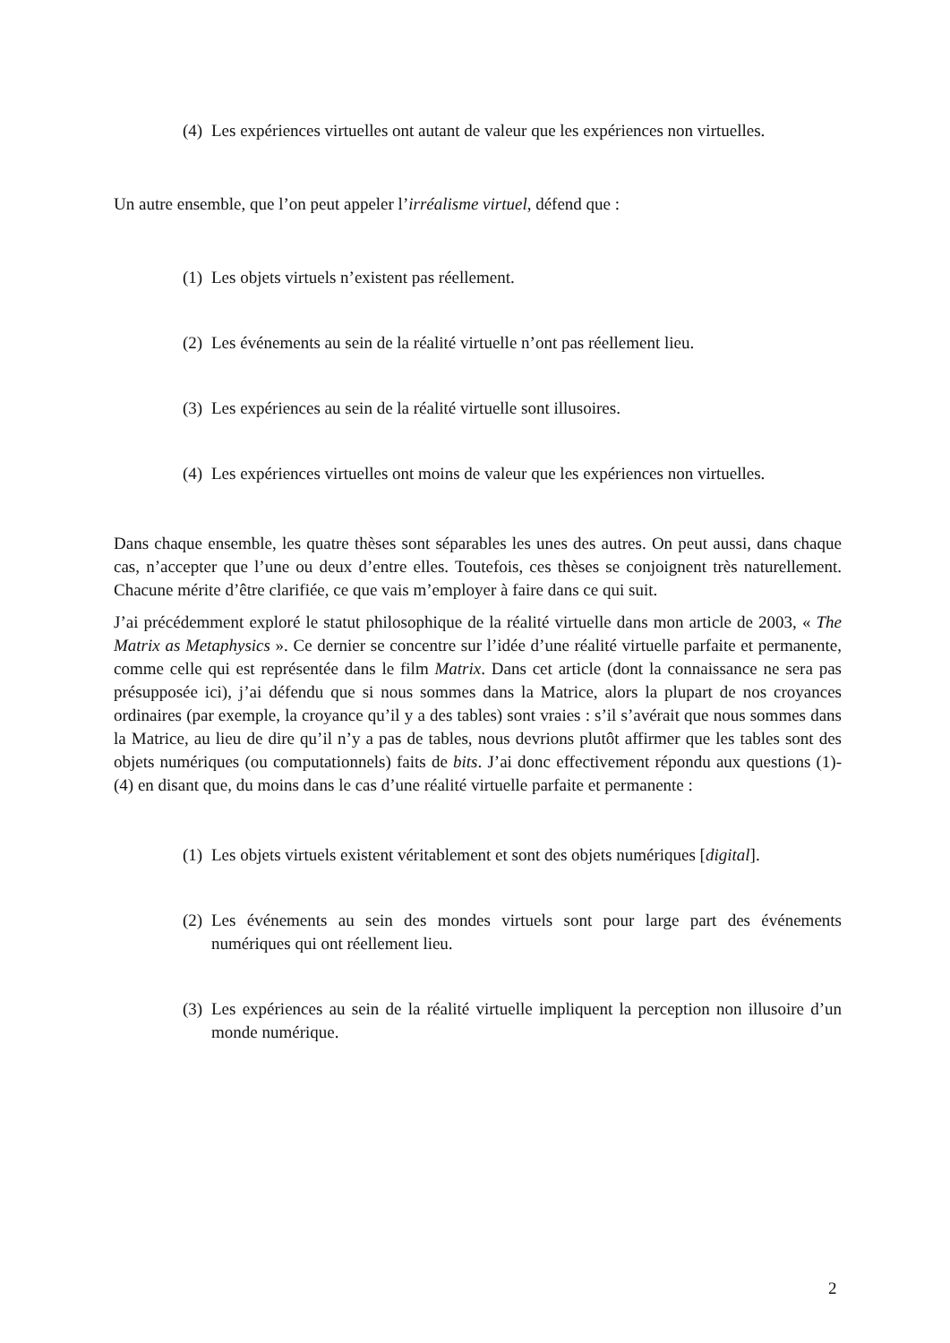(4) Les expériences virtuelles ont autant de valeur que les expériences non virtuelles.
Un autre ensemble, que l’on peut appeler l’irréalisme virtuel, défend que :
(1) Les objets virtuels n’existent pas réellement.
(2) Les événements au sein de la réalité virtuelle n’ont pas réellement lieu.
(3) Les expériences au sein de la réalité virtuelle sont illusoires.
(4) Les expériences virtuelles ont moins de valeur que les expériences non virtuelles.
Dans chaque ensemble, les quatre thèses sont séparables les unes des autres. On peut aussi, dans chaque cas, n’accepter que l’une ou deux d’entre elles. Toutefois, ces thèses se conjoignent très naturellement. Chacune mérite d’être clarifiée, ce que vais m’employer à faire dans ce qui suit.
J’ai précédemment exploré le statut philosophique de la réalité virtuelle dans mon article de 2003, « The Matrix as Metaphysics ». Ce dernier se concentre sur l’idée d’une réalité virtuelle parfaite et permanente, comme celle qui est représentée dans le film Matrix. Dans cet article (dont la connaissance ne sera pas présupposée ici), j’ai défendu que si nous sommes dans la Matrice, alors la plupart de nos croyances ordinaires (par exemple, la croyance qu’il y a des tables) sont vraies : s’il s’avérait que nous sommes dans la Matrice, au lieu de dire qu’il n’y a pas de tables, nous devrions plutôt affirmer que les tables sont des objets numériques (ou computationnels) faits de bits. J’ai donc effectivement répondu aux questions (1)-(4) en disant que, du moins dans le cas d’une réalité virtuelle parfaite et permanente :
(1) Les objets virtuels existent véritablement et sont des objets numériques [digital].
(2) Les événements au sein des mondes virtuels sont pour large part des événements numériques qui ont réellement lieu.
(3) Les expériences au sein de la réalité virtuelle impliquent la perception non illusoire d’un monde numérique.
2